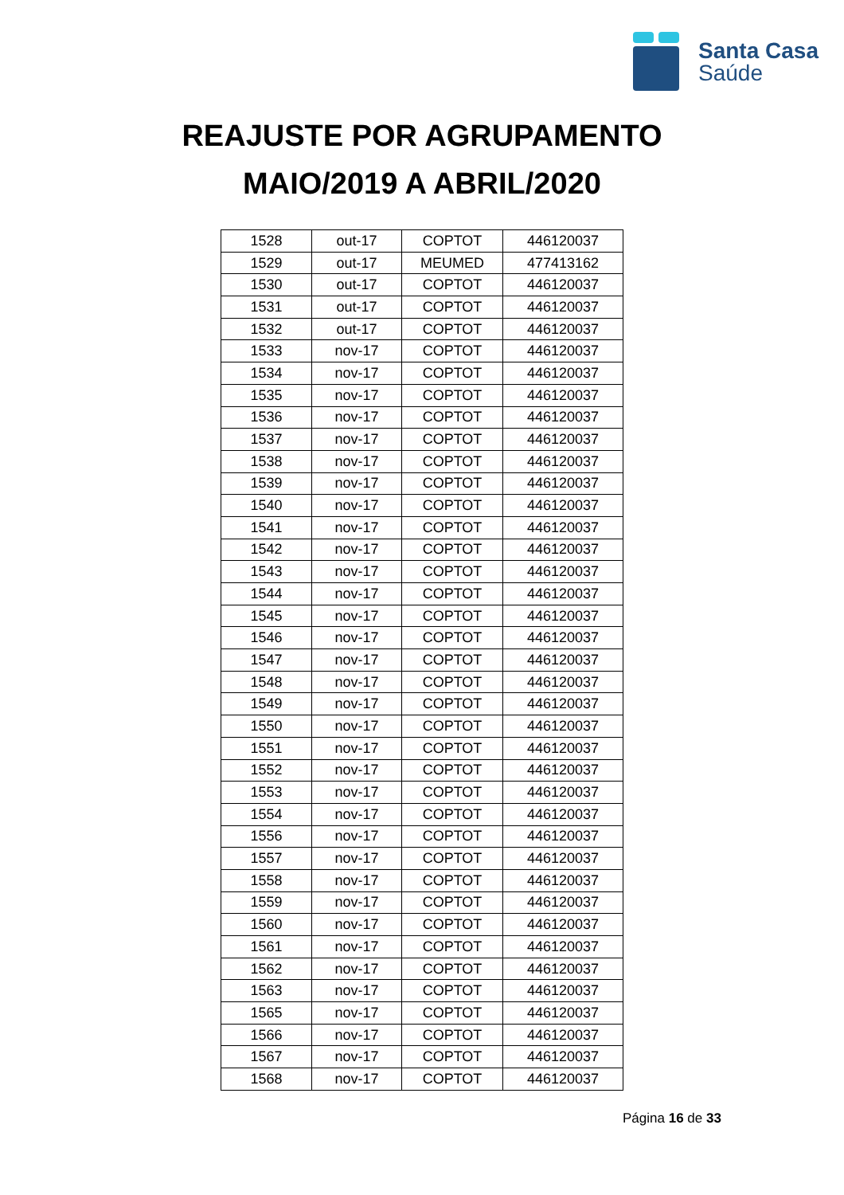Santa Casa
Saúde
REAJUSTE POR AGRUPAMENTO
MAIO/2019 A ABRIL/2020
| 1528 | out-17 | COPTOT | 446120037 |
| 1529 | out-17 | MEUMED | 477413162 |
| 1530 | out-17 | COPTOT | 446120037 |
| 1531 | out-17 | COPTOT | 446120037 |
| 1532 | out-17 | COPTOT | 446120037 |
| 1533 | nov-17 | COPTOT | 446120037 |
| 1534 | nov-17 | COPTOT | 446120037 |
| 1535 | nov-17 | COPTOT | 446120037 |
| 1536 | nov-17 | COPTOT | 446120037 |
| 1537 | nov-17 | COPTOT | 446120037 |
| 1538 | nov-17 | COPTOT | 446120037 |
| 1539 | nov-17 | COPTOT | 446120037 |
| 1540 | nov-17 | COPTOT | 446120037 |
| 1541 | nov-17 | COPTOT | 446120037 |
| 1542 | nov-17 | COPTOT | 446120037 |
| 1543 | nov-17 | COPTOT | 446120037 |
| 1544 | nov-17 | COPTOT | 446120037 |
| 1545 | nov-17 | COPTOT | 446120037 |
| 1546 | nov-17 | COPTOT | 446120037 |
| 1547 | nov-17 | COPTOT | 446120037 |
| 1548 | nov-17 | COPTOT | 446120037 |
| 1549 | nov-17 | COPTOT | 446120037 |
| 1550 | nov-17 | COPTOT | 446120037 |
| 1551 | nov-17 | COPTOT | 446120037 |
| 1552 | nov-17 | COPTOT | 446120037 |
| 1553 | nov-17 | COPTOT | 446120037 |
| 1554 | nov-17 | COPTOT | 446120037 |
| 1556 | nov-17 | COPTOT | 446120037 |
| 1557 | nov-17 | COPTOT | 446120037 |
| 1558 | nov-17 | COPTOT | 446120037 |
| 1559 | nov-17 | COPTOT | 446120037 |
| 1560 | nov-17 | COPTOT | 446120037 |
| 1561 | nov-17 | COPTOT | 446120037 |
| 1562 | nov-17 | COPTOT | 446120037 |
| 1563 | nov-17 | COPTOT | 446120037 |
| 1565 | nov-17 | COPTOT | 446120037 |
| 1566 | nov-17 | COPTOT | 446120037 |
| 1567 | nov-17 | COPTOT | 446120037 |
| 1568 | nov-17 | COPTOT | 446120037 |
Página 16 de 33